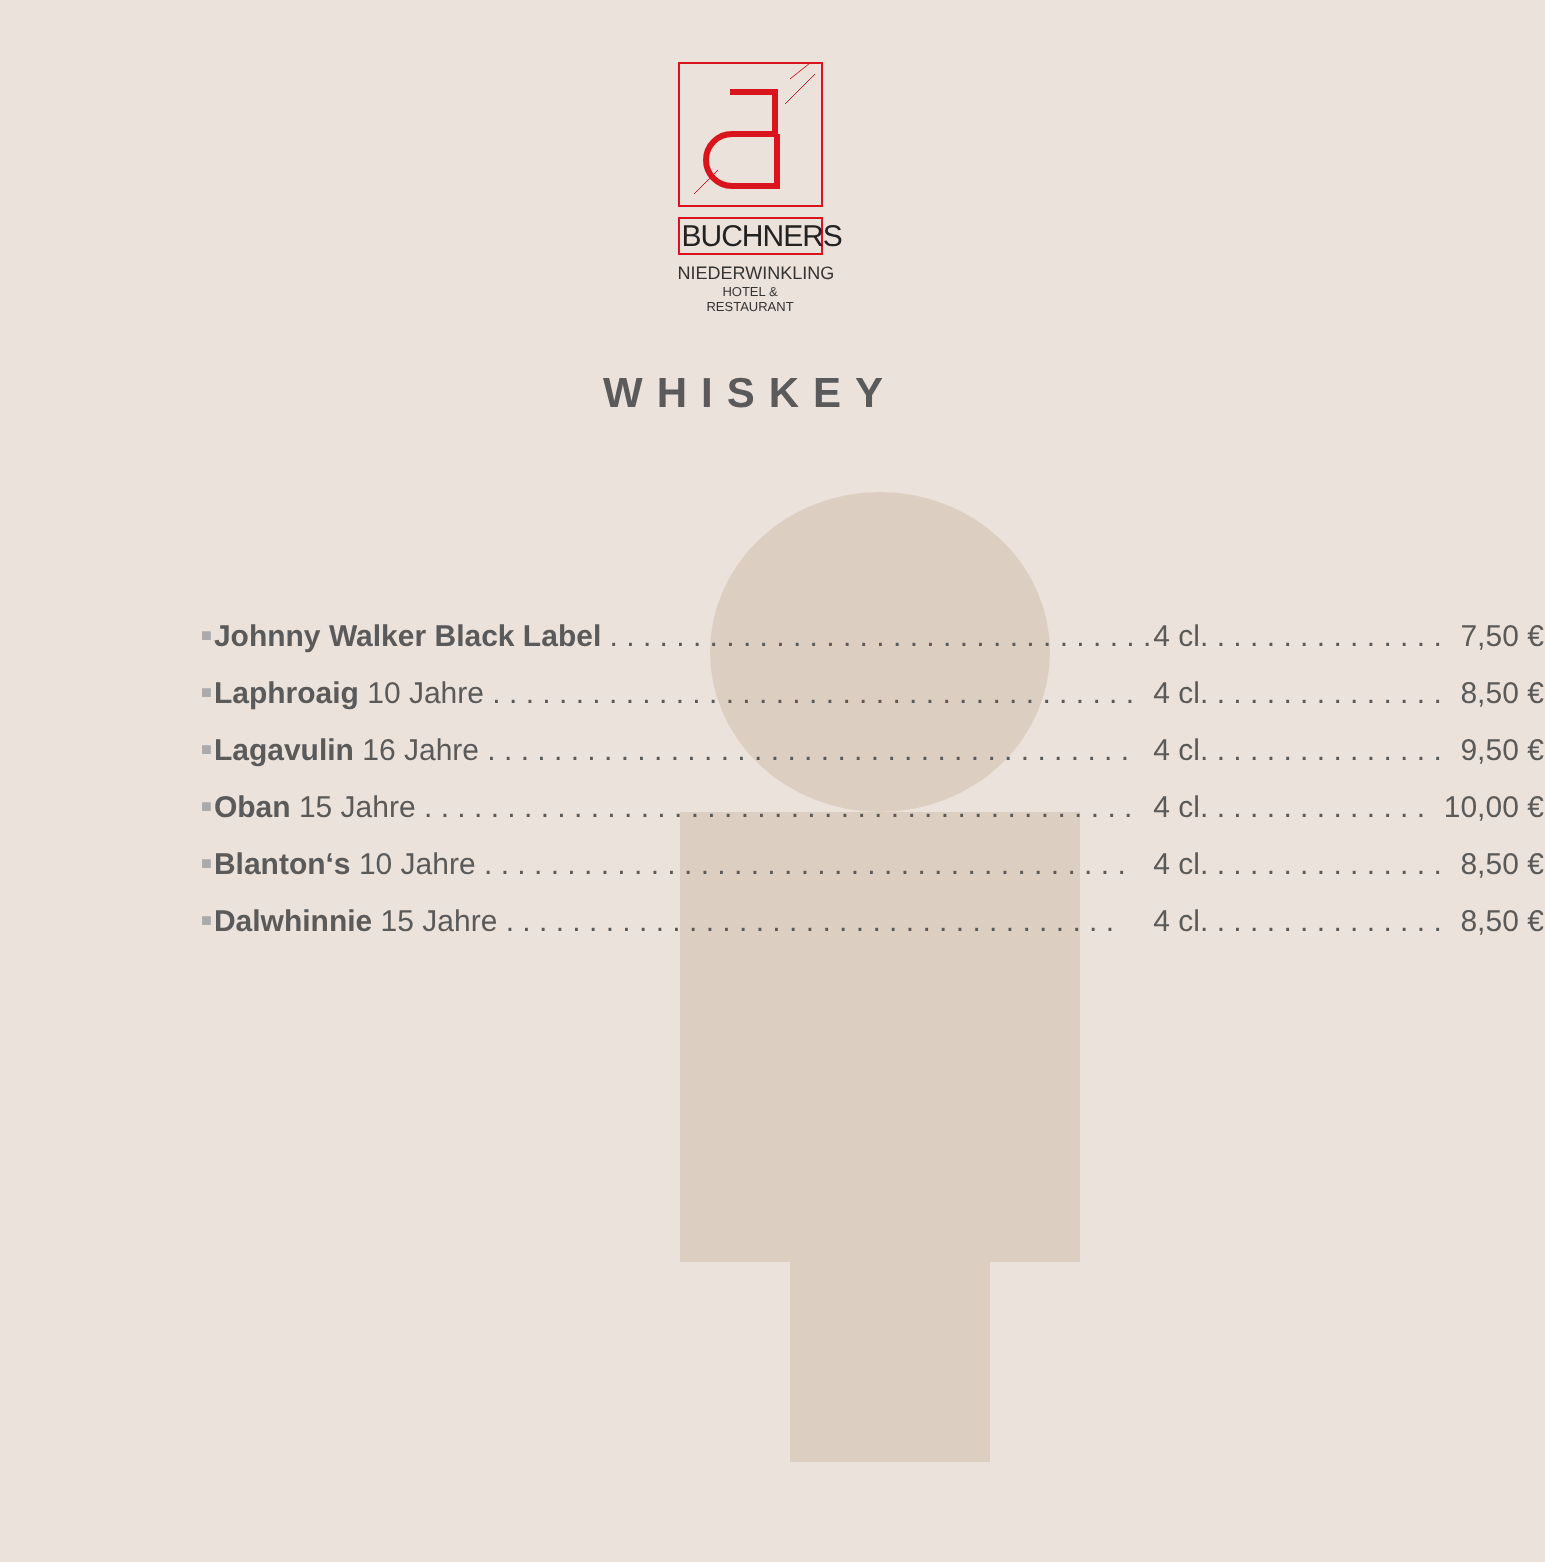BUCHNERS
NIEDERWINKLING
HOTEL & RESTAURANT
WHISKEY
| ■ | Johnny Walker Black Label . . . . . . . . . . . . . . . . . . . . . . . . . . . . . . . . . | 4 cl. . . . . . . . . . . . . . . | 7,50 € |
| ■ | Laphroaig 10 Jahre . . . . . . . . . . . . . . . . . . . . . . . . . . . . . . . . . . . . . . . | 4 cl. . . . . . . . . . . . . . . | 8,50 € |
| ■ | Lagavulin 16 Jahre . . . . . . . . . . . . . . . . . . . . . . . . . . . . . . . . . . . . . . . | 4 cl. . . . . . . . . . . . . . . | 9,50 € |
| ■ | Oban 15 Jahre . . . . . . . . . . . . . . . . . . . . . . . . . . . . . . . . . . . . . . . . . . . | 4 cl. . . . . . . . . . . . . . | 10,00 € |
| ■ | Blanton‘s 10 Jahre . . . . . . . . . . . . . . . . . . . . . . . . . . . . . . . . . . . . . . . | 4 cl. . . . . . . . . . . . . . . | 8,50 € |
| ■ | Dalwhinnie 15 Jahre . . . . . . . . . . . . . . . . . . . . . . . . . . . . . . . . . . . . . | 4 cl. . . . . . . . . . . . . . . | 8,50 € |